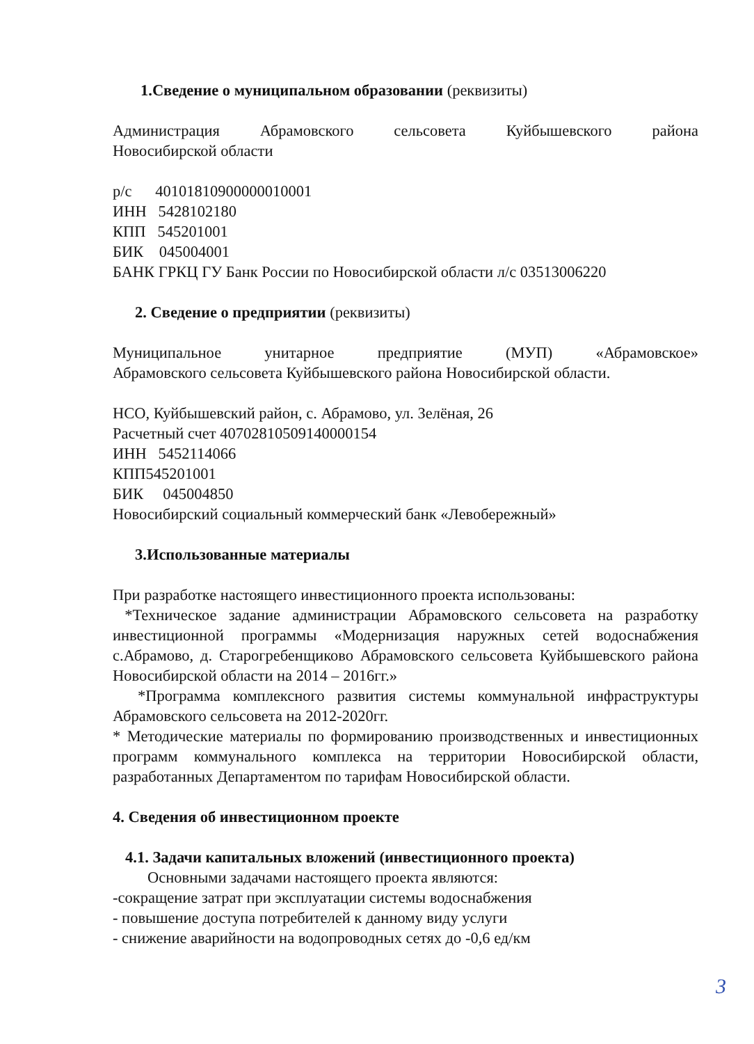1.Сведение о муниципальном образовании (реквизиты)
Администрация Абрамовского сельсовета Куйбышевского района
Новосибирской области
р/с 40101810900000010001
ИНН 5428102180
КПП 545201001
БИК 045004001
БАНК ГРКЦ ГУ Банк России по Новосибирской области л/с 03513006220
2. Сведение о предприятии (реквизиты)
Муниципальное унитарное предприятие (МУП) «Абрамовское»
Абрамовского сельсовета Куйбышевского района Новосибирской области.
НСО, Куйбышевский район, с. Абрамово, ул. Зелёная, 26
Расчетный счет 40702810509140000154
ИНН 5452114066
КПП545201001
БИК 045004850
Новосибирский социальный коммерческий банк «Левобережный»
3.Использованные материалы
При разработке настоящего инвестиционного проекта использованы:
*Техническое задание администрации Абрамовского сельсовета на разработку инвестиционной программы «Модернизация наружных сетей водоснабжения с.Абрамово, д. Старогребенщиково Абрамовского сельсовета Куйбышевского района Новосибирской области на 2014 – 2016гг.»
*Программа комплексного развития системы коммунальной инфраструктуры Абрамовского сельсовета на 2012-2020гг.
* Методические материалы по формированию производственных и инвестиционных программ коммунального комплекса на территории Новосибирской области, разработанных Департаментом по тарифам Новосибирской области.
4. Сведения об инвестиционном проекте
4.1. Задачи капитальных вложений (инвестиционного проекта)
Основными задачами настоящего проекта являются:
-сокращение затрат при эксплуатации системы водоснабжения
- повышение доступа потребителей к данному виду услуги
- снижение аварийности на водопроводных сетях до -0,6 ед/км
3